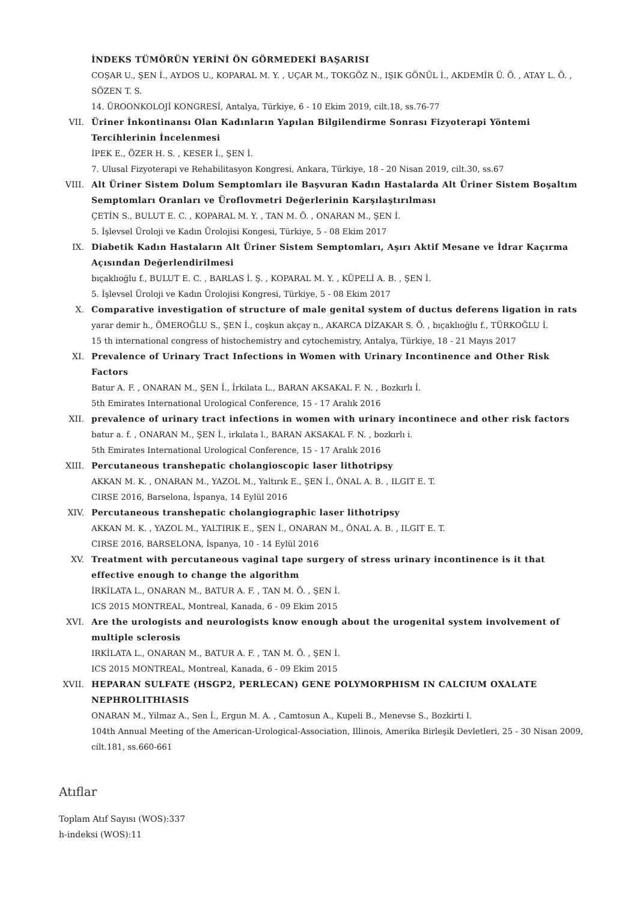İNDEKS TÜMÖRÜN YERİNİ ÖN GÖRMEDEKİ BAŞARISI
COŞAR U., ŞEN İ., AYDOS U., KOPARAL M. Y. , UÇAR M., TOKGÖZ N., IŞIK GÖNÜL İ., AKDEMİR Ü. Ö. , ATAY L. Ö. , SÖZEN T. S.
14. ÜROONKOLOJİ KONGRESİ, Antalya, Türkiye, 6 - 10 Ekim 2019, cilt.18, ss.76-77
VII. Üriner İnkontinansı Olan Kadınların Yapılan Bilgilendirme Sonrası Fizyoterapi Yöntemi Tercihlerinin İncelenmesi
İPEK E., ÖZER H. S. , KESER İ., ŞEN İ.
7. Ulusal Fizyoterapi ve Rehabilitasyon Kongresi, Ankara, Türkiye, 18 - 20 Nisan 2019, cilt.30, ss.67
VIII. Alt Üriner Sistem Dolum Semptomları ile Başvuran Kadın Hastalarda Alt Üriner Sistem Boşaltım Semptomları Oranları ve Üroflovmetri Değerlerinin Karşılaştırılması
ÇETİN S., BULUT E. C. , KOPARAL M. Y. , TAN M. Ö. , ONARAN M., ŞEN İ.
5. İşlevsel Üroloji ve Kadın Ürolojisi Kongesi, Türkiye, 5 - 08 Ekim 2017
IX. Diabetik Kadın Hastaların Alt Üriner Sistem Semptomları, Aşırı Aktif Mesane ve İdrar Kaçırma Açısından Değerlendirilmesi
bıçaklıoğlu f., BULUT E. C. , BARLAS İ. Ş. , KOPARAL M. Y. , KÜPELİ A. B. , ŞEN İ.
5. İşlevsel Üroloji ve Kadın Ürolojisi Kongresi, Türkiye, 5 - 08 Ekim 2017
X. Comparative investigation of structure of male genital system of ductus deferens ligation in rats
yarar demir h., ÖMEROĞLU S., ŞEN İ., coşkun akçay n., AKARCA DİZAKAR S. Ö. , bıçaklıoğlu f., TÜRKOĞLU İ.
15 th international congress of histochemistry and cytochemistry, Antalya, Türkiye, 18 - 21 Mayıs 2017
XI. Prevalence of Urinary Tract Infections in Women with Urinary Incontinence and Other Risk Factors
Batur A. F. , ONARAN M., ŞEN İ., İrkilata L., BARAN AKSAKAL F. N. , Bozkırlı İ.
5th Emirates International Urological Conference, 15 - 17 Aralık 2016
XII. prevalence of urinary tract infections in women with urinary incontinece and other risk factors
batur a. f. , ONARAN M., ŞEN İ., irkılata l., BARAN AKSAKAL F. N. , bozkırlı i.
5th Emirates International Urological Conference, 15 - 17 Aralık 2016
XIII. Percutaneous transhepatic cholangioscopic laser lithotripsy
AKKAN M. K. , ONARAN M., YAZOL M., Yaltırık E., ŞEN İ., ÖNAL A. B. , ILGIT E. T.
CIRSE 2016, Barselona, İspanya, 14 Eylül 2016
XIV. Percutaneous transhepatic cholangiographic laser lithotripsy
AKKAN M. K. , YAZOL M., YALTIRIK E., ŞEN İ., ONARAN M., ÖNAL A. B. , ILGIT E. T.
CIRSE 2016, BARSELONA, İspanya, 10 - 14 Eylül 2016
XV. Treatment with percutaneous vaginal tape surgery of stress urinary incontinence is it that effective enough to change the algorithm
İRKİLATA L., ONARAN M., BATUR A. F. , TAN M. Ö. , ŞEN İ.
ICS 2015 MONTREAL, Montreal, Kanada, 6 - 09 Ekim 2015
XVI. Are the urologists and neurologists know enough about the urogenital system involvement of multiple sclerosis
IRKİLATA L., ONARAN M., BATUR A. F. , TAN M. Ö. , ŞEN İ.
ICS 2015 MONTREAL, Montreal, Kanada, 6 - 09 Ekim 2015
XVII. HEPARAN SULFATE (HSGP2, PERLECAN) GENE POLYMORPHISM IN CALCIUM OXALATE NEPHROLITHIASIS
ONARAN M., Yilmaz A., Sen İ., Ergun M. A. , Camtosun A., Kupeli B., Menevse S., Bozkirti I.
104th Annual Meeting of the American-Urological-Association, Illinois, Amerika Birleşik Devletleri, 25 - 30 Nisan 2009, cilt.181, ss.660-661
Atıflar
Toplam Atıf Sayısı (WOS):337
h-indeksi (WOS):11